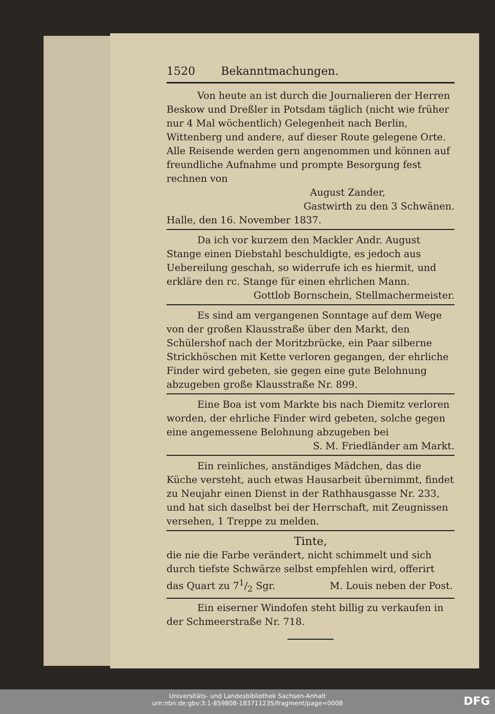1520 Bekanntmachungen.
Von heute an ist durch die Journalieren der Herren Beskow und Dreßler in Potsdam täglich (nicht wie früher nur 4 Mal wöchentlich) Gelegenheit nach Berlin, Wittenberg und andere, auf dieser Route gelegene Orte. Alle Reisende werden gern angenommen und können auf freundliche Aufnahme und prompte Besorgung fest rechnen von
August Zander,
Gastwirth zu den 3 Schwänen.
Halle, den 16. November 1837.
Da ich vor kurzem den Mackler Andr. August Stange einen Diebstahl beschuldigte, es jedoch aus Uebereilung geschah, so widerrufe ich es hiermit, und erkläre den rc. Stange für einen ehrlichen Mann.
Gottlob Bornschein, Stellmachermeister.
Es sind am vergangenen Sonntage auf dem Wege von der großen Klausstraße über den Markt, den Schülershof nach der Moritzbrücke, ein Paar silberne Strickhöschen mit Kette verloren gegangen, der ehrliche Finder wird gebeten, sie gegen eine gute Belohnung abzugeben große Klausstraße Nr. 899.
Eine Boa ist vom Markte bis nach Diemitz verloren worden, der ehrliche Finder wird gebeten, solche gegen eine angemessene Belohnung abzugeben bei
S. M. Friedländer am Markt.
Ein reinliches, anständiges Mädchen, das die Küche versteht, auch etwas Hausarbeit übernimmt, findet zu Neujahr einen Dienst in der Rathhausgasse Nr. 233, und hat sich daselbst bei der Herrschaft, mit Zeugnissen versehen, 1 Treppe zu melden.
Tinte,
die nie die Farbe verändert, nicht schimmelt und sich durch tiefste Schwärze selbst empfehlen wird, offerirt das Quart zu 71/2 Sgr. M. Louis neben der Post.
Ein eiserner Windofen steht billig zu verkaufen in der Schmeerstraße Nr. 718.
Universitäts- und Landesbibliothek Sachsen-Anhalt
urn:nbn:de:gbv:3:1-859808-183711235/fragment/page=0008
DFG